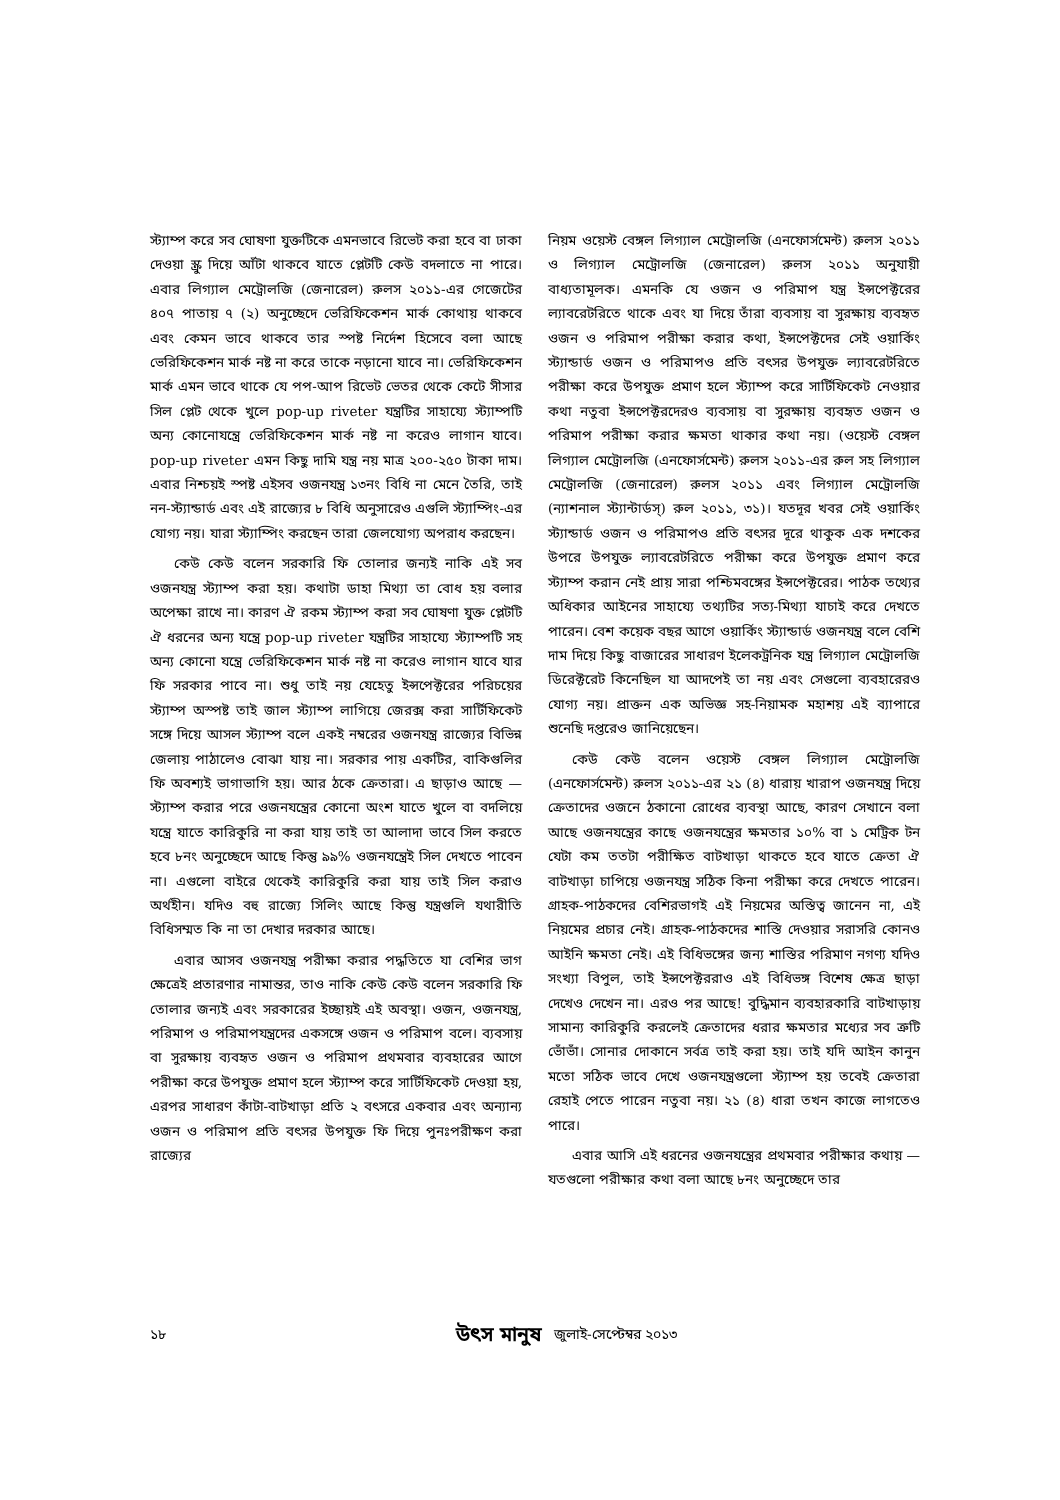স্ট্যাম্প করে সব ঘোষণা যুক্তটিকে এমনভাবে রিভেট করা হবে বা ঢাকা দেওয়া স্ক্রু দিয়ে আঁটা থাকবে যাতে প্লেটটি কেউ বদলাতে না পারে। এবার লিগ্যাল মেট্রোলজি (জেনারেল) রুলস ২০১১-এর গেজেটের ৪০৭ পাতায় ৭ (২) অনুচ্ছেদে ভেরিফিকেশন মার্ক কোথায় থাকবে এবং কেমন ভাবে থাকবে তার স্পষ্ট নির্দেশ হিসেবে বলা আছে ভেরিফিকেশন মার্ক নষ্ট না করে তাকে নড়ানো যাবে না। ভেরিফিকেশন মার্ক এমন ভাবে থাকে যে পপ-আপ রিভেট ভেতর থেকে কেটে সীসার সিল প্লেট থেকে খুলে pop-up riveter যন্ত্রটির সাহায্যে স্ট্যাম্পটি অন্য কোনোযন্ত্রে ভেরিফিকেশন মার্ক নষ্ট না করেও লাগান যাবে। pop-up riveter এমন কিছু দামি যন্ত্র নয় মাত্র ২০০-২৫০ টাকা দাম। এবার নিশ্চয়ই স্পষ্ট এইসব ওজনযন্ত্র ১৩নং বিধি না মেনে তৈরি, তাই নন-স্ট্যান্ডার্ড এবং এই রাজ্যের ৮ বিধি অনুসারেও এগুলি স্ট্যাম্পিং-এর যোগ্য নয়। যারা স্ট্যাম্পিং করছেন তারা জেলযোগ্য অপরাধ করছেন।
কেউ কেউ বলেন সরকারি ফি তোলার জন্যই নাকি এই সব ওজনযন্ত্র স্ট্যাম্প করা হয়। কথাটা ডাহা মিথ্যা তা বোধ হয় বলার অপেক্ষা রাখে না। কারণ ঐ রকম স্ট্যাম্প করা সব ঘোষণা যুক্ত প্লেটটি ঐ ধরনের অন্য যন্ত্রে pop-up riveter যন্ত্রটির সাহায্যে স্ট্যাম্পটি সহ অন্য কোনো যন্ত্রে ভেরিফিকেশন মার্ক নষ্ট না করেও লাগান যাবে যার ফি সরকার পাবে না। শুধু তাই নয় যেহেতু ইন্সপেক্টরের পরিচয়ের স্ট্যাম্প অস্পষ্ট তাই জাল স্ট্যাম্প লাগিয়ে জেরক্স করা সার্টিফিকেট সঙ্গে দিয়ে আসল স্ট্যাম্প বলে একই নম্বরের ওজনযন্ত্র রাজ্যের বিভিন্ন জেলায় পাঠালেও বোঝা যায় না। সরকার পায় একটির, বাকিগুলির ফি অবশ্যই ভাগাভাগি হয়। আর ঠকে ক্রেতারা। এ ছাড়াও আছে —স্ট্যাম্প করার পরে ওজনযন্ত্রের কোনো অংশ যাতে খুলে বা বদলিয়ে যন্ত্রে যাতে কারিকুরি না করা যায় তাই তা আলাদা ভাবে সিল করতে হবে ৮নং অনুচ্ছেদে আছে কিন্তু ৯৯% ওজনযন্ত্রেই সিল দেখতে পাবেন না। এগুলো বাইরে থেকেই কারিকুরি করা যায় তাই সিল করাও অর্থহীন। যদিও বহু রাজ্যে সিলিং আছে কিন্তু যন্ত্রগুলি যথারীতি বিধিসম্মত কি না তা দেখার দরকার আছে।
এবার আসব ওজনযন্ত্র পরীক্ষা করার পদ্ধতিতে যা বেশির ভাগ ক্ষেত্রেই প্রতারণার নামান্তর, তাও নাকি কেউ কেউ বলেন সরকারি ফি তোলার জন্যই এবং সরকারের ইচ্ছায়ই এই অবস্থা। ওজন, ওজনযন্ত্র, পরিমাপ ও পরিমাপযন্ত্রদের একসঙ্গে ওজন ও পরিমাপ বলে। ব্যবসায় বা সুরক্ষায় ব্যবহৃত ওজন ও পরিমাপ প্রথমবার ব্যবহারের আগে পরীক্ষা করে উপযুক্ত প্রমাণ হলে স্ট্যাম্প করে সার্টিফিকেট দেওয়া হয়, এরপর সাধারণ কাঁটা-বাটখাড়া প্রতি ২ বৎসরে একবার এবং অন্যান্য ওজন ও পরিমাপ প্রতি বৎসর উপযুক্ত ফি দিয়ে পুনঃপরীক্ষণ করা রাজ্যের
নিয়ম ওয়েস্ট বেঙ্গল লিগ্যাল মেট্রোলজি (এনফোর্সমেন্ট) রুলস ২০১১ ও লিগ্যাল মেট্রোলজি (জেনারেল) রুলস ২০১১ অনুযায়ী বাধ্যতামূলক। এমনকি যে ওজন ও পরিমাপ যন্ত্র ইন্সপেক্টরের ল্যাবরেটরিতে থাকে এবং যা দিয়ে তাঁরা ব্যবসায় বা সুরক্ষায় ব্যবহৃত ওজন ও পরিমাপ পরীক্ষা করার কথা, ইন্সপেক্টদের সেই ওয়ার্কিং স্ট্যান্ডার্ড ওজন ও পরিমাপও প্রতি বৎসর উপযুক্ত ল্যাবরেটরিতে পরীক্ষা করে উপযুক্ত প্রমাণ হলে স্ট্যাম্প করে সার্টিফিকেট নেওয়ার কথা নতুবা ইন্সপেক্টরদেরও ব্যবসায় বা সুরক্ষায় ব্যবহৃত ওজন ও পরিমাপ পরীক্ষা করার ক্ষমতা থাকার কথা নয়। (ওয়েস্ট বেঙ্গল লিগ্যাল মেট্রোলজি (এনফোর্সমেন্ট) রুলস ২০১১-এর রুল সহ লিগ্যাল মেট্রোলজি (জেনারেল) রুলস ২০১১ এবং লিগ্যাল মেট্রোলজি (ন্যাশনাল স্ট্যান্টার্ডস্) রুল ২০১১, ৩১)। যতদূর খবর সেই ওয়ার্কিং স্ট্যান্ডার্ড ওজন ও পরিমাপও প্রতি বৎসর দূরে থাকুক এক দশকের উপরে উপযুক্ত ল্যাবরেটরিতে পরীক্ষা করে উপযুক্ত প্রমাণ করে স্ট্যাম্প করান নেই প্রায় সারা পশ্চিমবঙ্গের ইন্সপেক্টরের। পাঠক তথ্যের অধিকার আইনের সাহায্যে তথ্যটির সত্য-মিথ্যা যাচাই করে দেখতে পারেন। বেশ কয়েক বছর আগে ওয়ার্কিং স্ট্যান্ডার্ড ওজনযন্ত্র বলে বেশি দাম দিয়ে কিছু বাজারের সাধারণ ইলেকট্রনিক যন্ত্র লিগ্যাল মেট্রোলজি ডিরেক্টরেট কিনেছিল যা আদপেই তা নয় এবং সেগুলো ব্যবহারেরও যোগ্য নয়। প্রাক্তন এক অভিজ্ঞ সহ-নিয়ামক মহাশয় এই ব্যাপারে শুনেছি দপ্তরেও জানিয়েছেন।
কেউ কেউ বলেন ওয়েস্ট বেঙ্গল লিগ্যাল মেট্রোলজি (এনফোর্সমেন্ট) রুলস ২০১১-এর ২১ (৪) ধারায় খারাপ ওজনযন্ত্র দিয়ে ক্রেতাদের ওজনে ঠকানো রোধের ব্যবস্থা আছে, কারণ সেখানে বলা আছে ওজনযন্ত্রের কাছে ওজনযন্ত্রের ক্ষমতার ১০% বা ১ মেট্রিক টন যেটা কম ততটা পরীক্ষিত বাটখাড়া থাকতে হবে যাতে ক্রেতা ঐ বাটখাড়া চাপিয়ে ওজনযন্ত্র সঠিক কিনা পরীক্ষা করে দেখতে পারেন। গ্রাহক-পাঠকদের বেশিরভাগই এই নিয়মের অস্তিত্ব জানেন না, এই নিয়মের প্রচার নেই। গ্রাহক-পাঠকদের শাস্তি দেওয়ার সরাসরি কোনও আইনি ক্ষমতা নেই। এই বিধিভঙ্গের জন্য শাস্তির পরিমাণ নগণ্য যদিও সংখ্যা বিপুল, তাই ইন্সপেক্টররাও এই বিধিভঙ্গ বিশেষ ক্ষেত্র ছাড়া দেখেও দেখেন না। এরও পর আছে! বুদ্ধিমান ব্যবহারকারি বাটখাড়ায় সামান্য কারিকুরি করলেই ক্রেতাদের ধরার ক্ষমতার মধ্যের সব ত্রুটি ভোঁভাঁ। সোনার দোকানে সর্বত্র তাই করা হয়। তাই যদি আইন কানুন মতো সঠিক ভাবে দেখে ওজনযন্ত্রগুলো স্ট্যাম্প হয় তবেই ক্রেতারা রেহাই পেতে পারেন নতুবা নয়। ২১ (৪) ধারা তখন কাজে লাগতেও পারে।
এবার আসি এই ধরনের ওজনযন্ত্রের প্রথমবার পরীক্ষার কথায় — যতগুলো পরীক্ষার কথা বলা আছে ৮নং অনুচ্ছেদে তার
১৮ উৎস মানুষ জুলাই-সেপ্টেম্বর ২০১৩